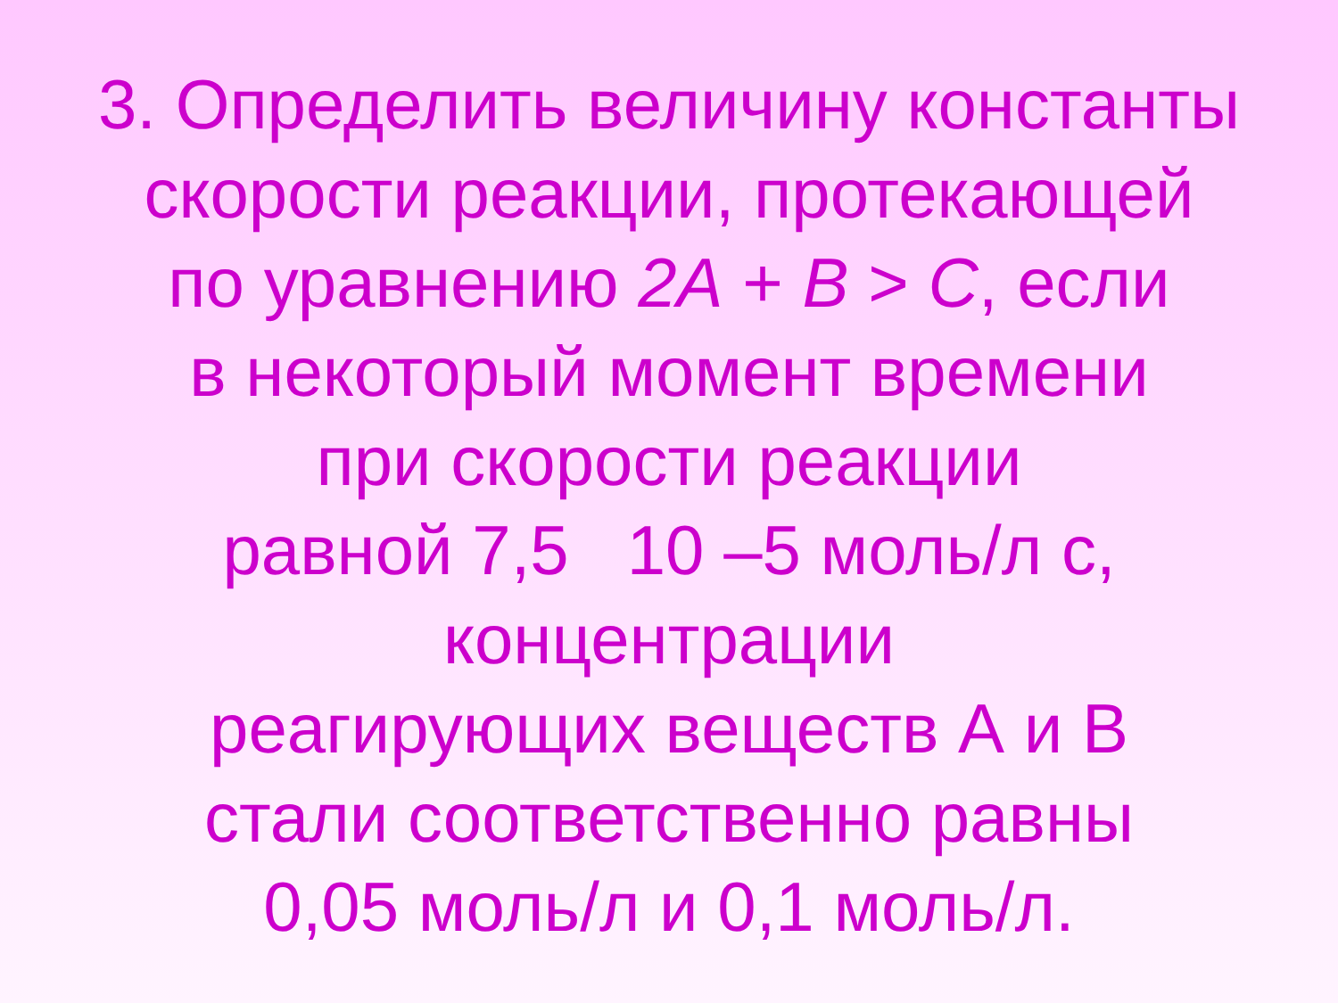3. Определить величину константы
скорости реакции, протекающей
по уравнению 2A + B > C, если
в некоторый момент времени
при скорости реакции
равной 7,5 10 –5 моль/л с,
концентрации
реагирующих веществ А и В
стали соответственно равны
0,05 моль/л и 0,1 моль/л.